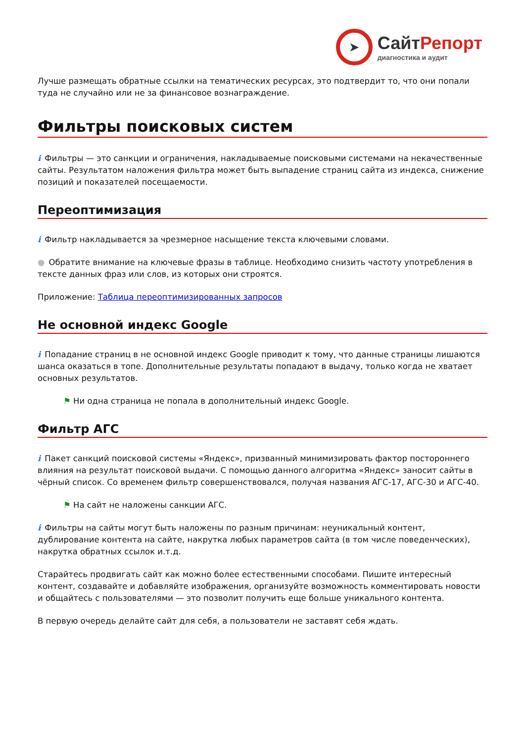➤
СайтРепорт
диагностика и аудит
Лучше размещать обратные ссылки на тематических ресурсах, это подтвердит то, что они попали туда не случайно или не за финансовое вознаграждение.
Фильтры поисковых систем
i Фильтры — это санкции и ограничения, накладываемые поисковыми системами на некачественные сайты. Результатом наложения фильтра может быть выпадение страниц сайта из индекса, снижение позиций и показателей посещаемости.
Переоптимизация
i Фильтр накладывается за чрезмерное насыщение текста ключевыми словами.
● Обратите внимание на ключевые фразы в таблице. Необходимо снизить частоту употребления в тексте данных фраз или слов, из которых они строятся.
Приложение: Таблица переоптимизированных запросов
Не основной индекс Google
i Попадание страниц в не основной индекс Google приводит к тому, что данные страницы лишаются шанса оказаться в топе. Дополнительные результаты попадают в выдачу, только когда не хватает основных результатов.
⚑ Ни одна страница не попала в дополнительный индекс Google.
Фильтр АГС
i Пакет санкций поисковой системы «Яндекс», призванный минимизировать фактор постороннего влияния на результат поисковой выдачи. С помощью данного алгоритма «Яндекс» заносит сайты в чёрный список. Со временем фильтр совершенствовался, получая названия АГС-17, АГС-30 и АГС-40.
⚑ На сайт не наложены санкции АГС.
i Фильтры на сайты могут быть наложены по разным причинам: неуникальный контент, дублирование контента на сайте, накрутка любых параметров сайта (в том числе поведенческих), накрутка обратных ссылок и.т.д.
Старайтесь продвигать сайт как можно более естественными способами. Пишите интересный контент, создавайте и добавляйте изображения, организуйте возможность комментировать новости и общайтесь с пользователями — это позволит получить еще больше уникального контента.
В первую очередь делайте сайт для себя, а пользователи не заставят себя ждать.